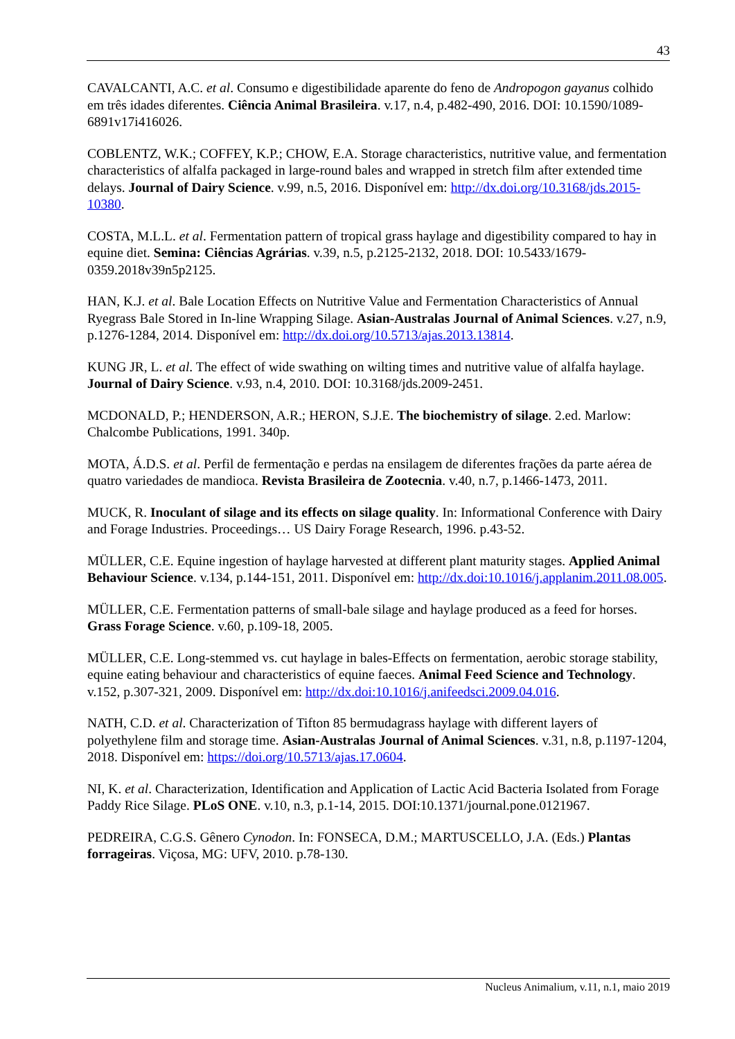43
CAVALCANTI, A.C. et al. Consumo e digestibilidade aparente do feno de Andropogon gayanus colhido em três idades diferentes. Ciência Animal Brasileira. v.17, n.4, p.482-490, 2016. DOI: 10.1590/1089-6891v17i416026.
COBLENTZ, W.K.; COFFEY, K.P.; CHOW, E.A. Storage characteristics, nutritive value, and fermentation characteristics of alfalfa packaged in large-round bales and wrapped in stretch film after extended time delays. Journal of Dairy Science. v.99, n.5, 2016. Disponível em: http://dx.doi.org/10.3168/jds.2015-10380.
COSTA, M.L.L. et al. Fermentation pattern of tropical grass haylage and digestibility compared to hay in equine diet. Semina: Ciências Agrárias. v.39, n.5, p.2125-2132, 2018. DOI: 10.5433/1679-0359.2018v39n5p2125.
HAN, K.J. et al. Bale Location Effects on Nutritive Value and Fermentation Characteristics of Annual Ryegrass Bale Stored in In-line Wrapping Silage. Asian-Australas Journal of Animal Sciences. v.27, n.9, p.1276-1284, 2014. Disponível em: http://dx.doi.org/10.5713/ajas.2013.13814.
KUNG JR, L. et al. The effect of wide swathing on wilting times and nutritive value of alfalfa haylage. Journal of Dairy Science. v.93, n.4, 2010. DOI: 10.3168/jds.2009-2451.
MCDONALD, P.; HENDERSON, A.R.; HERON, S.J.E. The biochemistry of silage. 2.ed. Marlow: Chalcombe Publications, 1991. 340p.
MOTA, Á.D.S. et al. Perfil de fermentação e perdas na ensilagem de diferentes frações da parte aérea de quatro variedades de mandioca. Revista Brasileira de Zootecnia. v.40, n.7, p.1466-1473, 2011.
MUCK, R. Inoculant of silage and its effects on silage quality. In: Informational Conference with Dairy and Forage Industries. Proceedings… US Dairy Forage Research, 1996. p.43-52.
MÜLLER, C.E. Equine ingestion of haylage harvested at different plant maturity stages. Applied Animal Behaviour Science. v.134, p.144-151, 2011. Disponível em: http://dx.doi:10.1016/j.applanim.2011.08.005.
MÜLLER, C.E. Fermentation patterns of small-bale silage and haylage produced as a feed for horses. Grass Forage Science. v.60, p.109-18, 2005.
MÜLLER, C.E. Long-stemmed vs. cut haylage in bales-Effects on fermentation, aerobic storage stability, equine eating behaviour and characteristics of equine faeces. Animal Feed Science and Technology. v.152, p.307-321, 2009. Disponível em: http://dx.doi:10.1016/j.anifeedsci.2009.04.016.
NATH, C.D. et al. Characterization of Tifton 85 bermudagrass haylage with different layers of polyethylene film and storage time. Asian-Australas Journal of Animal Sciences. v.31, n.8, p.1197-1204, 2018. Disponível em: https://doi.org/10.5713/ajas.17.0604.
NI, K. et al. Characterization, Identification and Application of Lactic Acid Bacteria Isolated from Forage Paddy Rice Silage. PLoS ONE. v.10, n.3, p.1-14, 2015. DOI:10.1371/journal.pone.0121967.
PEDREIRA, C.G.S. Gênero Cynodon. In: FONSECA, D.M.; MARTUSCELLO, J.A. (Eds.) Plantas forrageiras. Viçosa, MG: UFV, 2010. p.78-130.
Nucleus Animalium, v.11, n.1, maio 2019